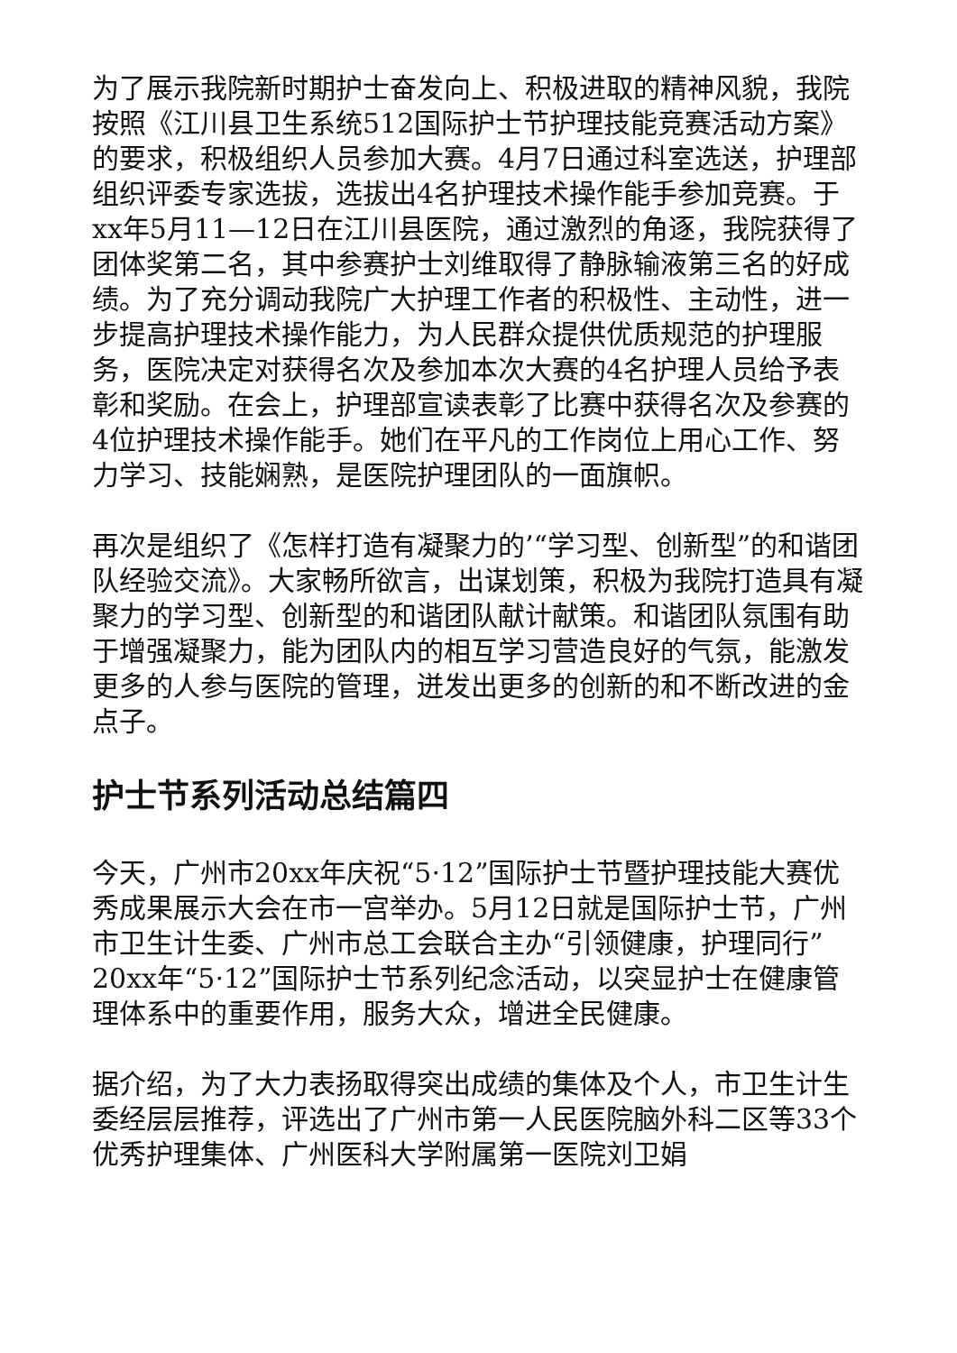为了展示我院新时期护士奋发向上、积极进取的精神风貌，我院按照《江川县卫生系统512国际护士节护理技能竞赛活动方案》的要求，积极组织人员参加大赛。4月7日通过科室选送，护理部组织评委专家选拔，选拔出4名护理技术操作能手参加竞赛。于xx年5月11—12日在江川县医院，通过激烈的角逐，我院获得了团体奖第二名，其中参赛护士刘维取得了静脉输液第三名的好成绩。为了充分调动我院广大护理工作者的积极性、主动性，进一步提高护理技术操作能力，为人民群众提供优质规范的护理服务，医院决定对获得名次及参加本次大赛的4名护理人员给予表彰和奖励。在会上，护理部宣读表彰了比赛中获得名次及参赛的4位护理技术操作能手。她们在平凡的工作岗位上用心工作、努力学习、技能娴熟，是医院护理团队的一面旗帜。
再次是组织了《怎样打造有凝聚力的’“学习型、创新型”的和谐团队经验交流》。大家畅所欲言，出谋划策，积极为我院打造具有凝聚力的学习型、创新型的和谐团队献计献策。和谐团队氛围有助于增强凝聚力，能为团队内的相互学习营造良好的气氛，能激发更多的人参与医院的管理，迸发出更多的创新的和不断改进的金点子。
护士节系列活动总结篇四
今天，广州市20xx年庆祝“5·12”国际护士节暨护理技能大赛优秀成果展示大会在市一宫举办。5月12日就是国际护士节，广州市卫生计生委、广州市总工会联合主办“引领健康，护理同行”20xx年“5·12”国际护士节系列纪念活动，以突显护士在健康管理体系中的重要作用，服务大众，增进全民健康。
据介绍，为了大力表扬取得突出成绩的集体及个人，市卫生计生委经层层推荐，评选出了广州市第一人民医院脑外科二区等33个优秀护理集体、广州医科大学附属第一医院刘卫娟